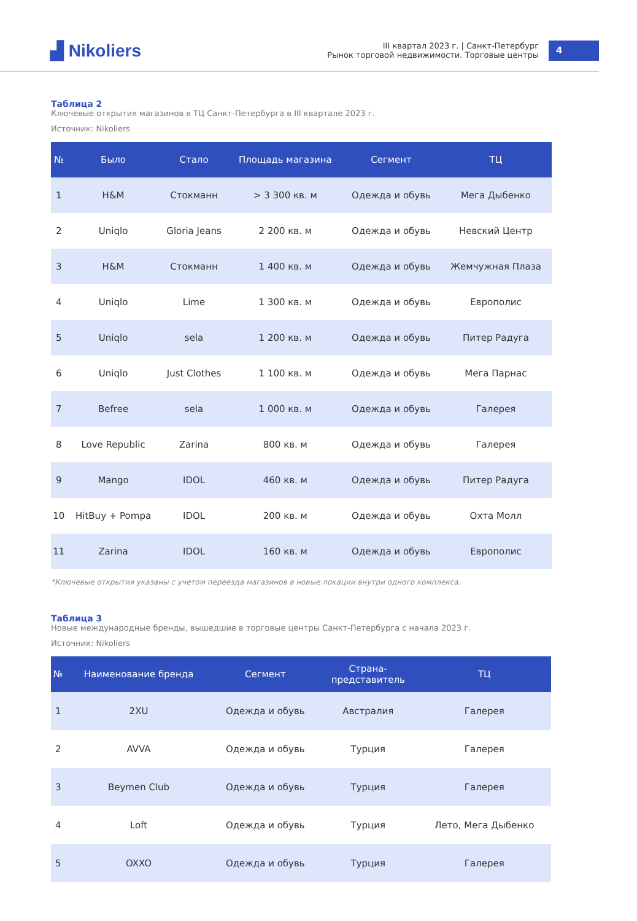▟ Nikoliers
III квартал 2023 г. | Санкт-Петербург
Рынок торговой недвижимости. Торговые центры
4
Таблица 2
Ключевые открытия магазинов в ТЦ Санкт-Петербурга в III квартале 2023 г.
Источник: Nikoliers
| № | Было | Стало | Площадь магазина | Сегмент | ТЦ |
| --- | --- | --- | --- | --- | --- |
| 1 | H&M | Стокманн | > 3 300 кв. м | Одежда и обувь | Мега Дыбенко |
| 2 | Uniqlo | Gloria Jeans | 2 200 кв. м | Одежда и обувь | Невский Центр |
| 3 | H&M | Стокманн | 1 400 кв. м | Одежда и обувь | Жемчужная Плаза |
| 4 | Uniqlo | Lime | 1 300 кв. м | Одежда и обувь | Европолис |
| 5 | Uniqlo | sela | 1 200 кв. м | Одежда и обувь | Питер Радуга |
| 6 | Uniqlo | Just Clothes | 1 100 кв. м | Одежда и обувь | Мега Парнас |
| 7 | Befree | sela | 1 000 кв. м | Одежда и обувь | Галерея |
| 8 | Love Republic | Zarina | 800 кв. м | Одежда и обувь | Галерея |
| 9 | Mango | IDOL | 460 кв. м | Одежда и обувь | Питер Радуга |
| 10 | HitBuy + Pompa | IDOL | 200 кв. м | Одежда и обувь | Охта Молл |
| 11 | Zarina | IDOL | 160 кв. м | Одежда и обувь | Европолис |
*Ключевые открытия указаны с учетом переезда магазинов в новые локации внутри одного комплекса.
Таблица 3
Новые международные бренды, вышедшие в торговые центры Санкт-Петербурга с начала 2023 г.
Источник: Nikoliers
| № | Наименование бренда | Сегмент | Страна- представитель | ТЦ |
| --- | --- | --- | --- | --- |
| 1 | 2XU | Одежда и обувь | Австралия | Галерея |
| 2 | AVVA | Одежда и обувь | Турция | Галерея |
| 3 | Beymen Club | Одежда и обувь | Турция | Галерея |
| 4 | Loft | Одежда и обувь | Турция | Лето, Мега Дыбенко |
| 5 | OXXO | Одежда и обувь | Турция | Галерея |